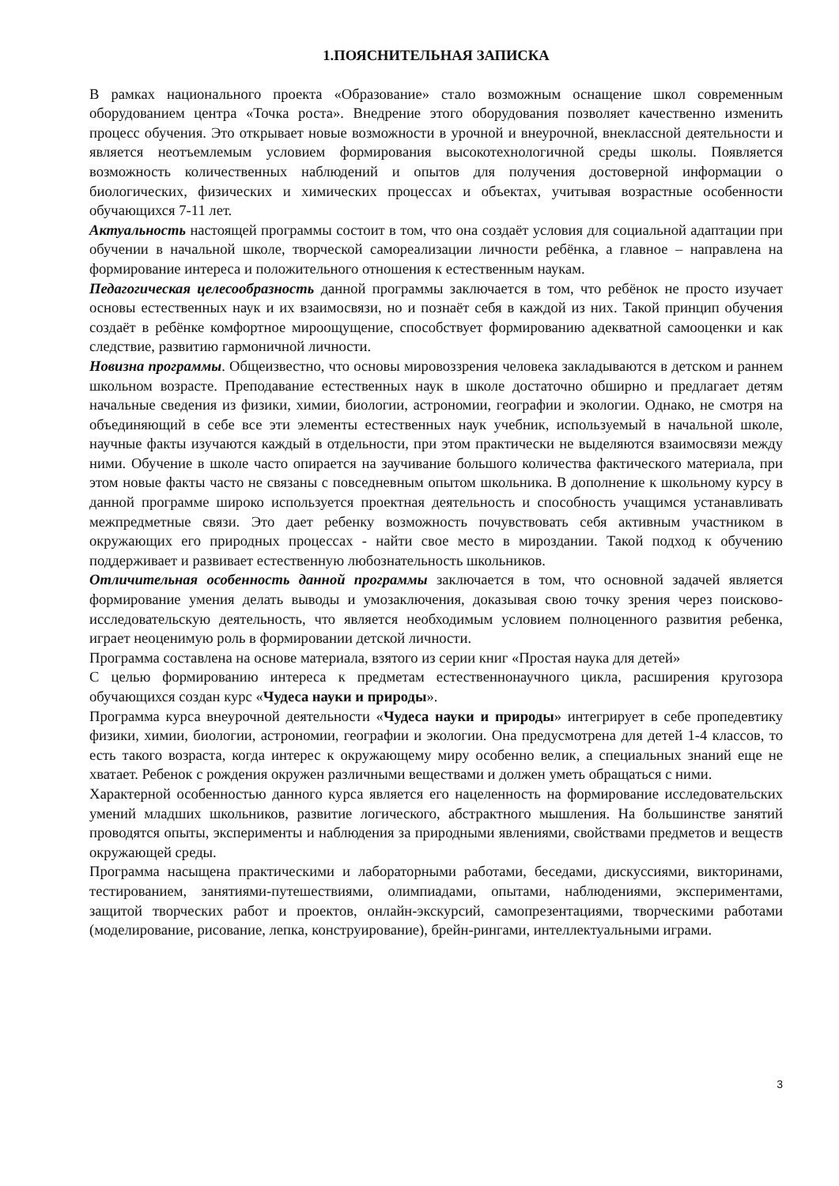1.ПОЯСНИТЕЛЬНАЯ ЗАПИСКА
В рамках национального проекта «Образование» стало возможным оснащение школ современным оборудованием центра «Точка роста». Внедрение этого оборудования позволяет качественно изменить процесс обучения. Это открывает новые возможности в урочной и внеурочной, внеклассной деятельности и является неотъемлемым условием формирования высокотехнологичной среды школы. Появляется возможность количественных наблюдений и опытов для получения достоверной информации о биологических, физических и химических процессах и объектах, учитывая возрастные особенности обучающихся 7-11 лет.
Актуальность настоящей программы состоит в том, что она создаёт условия для социальной адаптации при обучении в начальной школе, творческой самореализации личности ребёнка, а главное – направлена на формирование интереса и положительного отношения к естественным наукам.
Педагогическая целесообразность данной программы заключается в том, что ребёнок не просто изучает основы естественных наук и их взаимосвязи, но и познаёт себя в каждой из них. Такой принцип обучения создаёт в ребёнке комфортное мироощущение, способствует формированию адекватной самооценки и как следствие, развитию гармоничной личности.
Новизна программы. Общеизвестно, что основы мировоззрения человека закладываются в детском и раннем школьном возрасте. Преподавание естественных наук в школе достаточно обширно и предлагает детям начальные сведения из физики, химии, биологии, астрономии, географии и экологии. Однако, не смотря на объединяющий в себе все эти элементы естественных наук учебник, используемый в начальной школе, научные факты изучаются каждый в отдельности, при этом практически не выделяются взаимосвязи между ними. Обучение в школе часто опирается на заучивание большого количества фактического материала, при этом новые факты часто не связаны с повседневным опытом школьника. В дополнение к школьному курсу в данной программе широко используется проектная деятельность и способность учащимся устанавливать межпредметные связи. Это дает ребенку возможность почувствовать себя активным участником в окружающих его природных процессах - найти свое место в мироздании. Такой подход к обучению поддерживает и развивает естественную любознательность школьников.
Отличительная особенность данной программы заключается в том, что основной задачей является формирование умения делать выводы и умозаключения, доказывая свою точку зрения через поисково-исследовательскую деятельность, что является необходимым условием полноценного развития ребенка, играет неоценимую роль в формировании детской личности.
Программа составлена на основе материала, взятого из серии книг «Простая наука для детей»
С целью формированию интереса к предметам естественнонаучного цикла, расширения кругозора обучающихся создан курс «Чудеса науки и природы».
Программа курса внеурочной деятельности «Чудеса науки и природы» интегрирует в себе пропедевтику физики, химии, биологии, астрономии, географии и экологии. Она предусмотрена для детей 1-4 классов, то есть такого возраста, когда интерес к окружающему миру особенно велик, а специальных знаний еще не хватает. Ребенок с рождения окружен различными веществами и должен уметь обращаться с ними.
Характерной особенностью данного курса является его нацеленность на формирование исследовательских умений младших школьников, развитие логического, абстрактного мышления. На большинстве занятий проводятся опыты, эксперименты и наблюдения за природными явлениями, свойствами предметов и веществ окружающей среды.
Программа насыщена практическими и лабораторными работами, беседами, дискуссиями, викторинами, тестированием, занятиями-путешествиями, олимпиадами, опытами, наблюдениями, экспериментами, защитой творческих работ и проектов, онлайн-экскурсий, самопрезентациями, творческими работами (моделирование, рисование, лепка, конструирование), брейн-рингами, интеллектуальными играми.
3